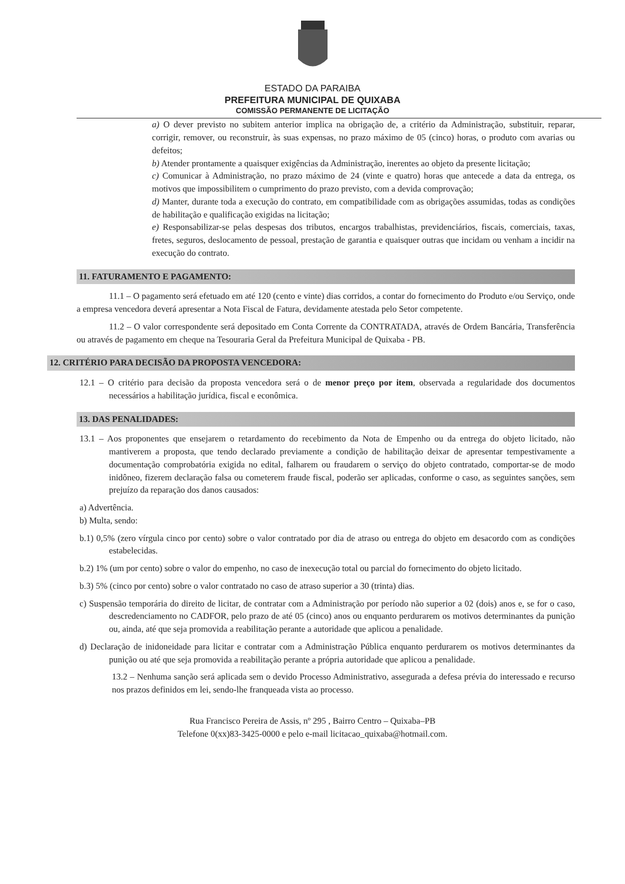ESTADO DA PARAIBA
PREFEITURA MUNICIPAL DE QUIXABA
COMISSÃO PERMANENTE DE LICITAÇÃO
a) O dever previsto no subitem anterior implica na obrigação de, a critério da Administração, substituir, reparar, corrigir, remover, ou reconstruir, às suas expensas, no prazo máximo de 05 (cinco) horas, o produto com avarias ou defeitos;
b) Atender prontamente a quaisquer exigências da Administração, inerentes ao objeto da presente licitação;
c) Comunicar à Administração, no prazo máximo de 24 (vinte e quatro) horas que antecede a data da entrega, os motivos que impossibilitem o cumprimento do prazo previsto, com a devida comprovação;
d) Manter, durante toda a execução do contrato, em compatibilidade com as obrigações assumidas, todas as condições de habilitação e qualificação exigidas na licitação;
e) Responsabilizar-se pelas despesas dos tributos, encargos trabalhistas, previdenciários, fiscais, comerciais, taxas, fretes, seguros, deslocamento de pessoal, prestação de garantia e quaisquer outras que incidam ou venham a incidir na execução do contrato.
11. FATURAMENTO E PAGAMENTO:
11.1 – O pagamento será efetuado em até 120 (cento e vinte) dias corridos, a contar do fornecimento do Produto e/ou Serviço, onde a empresa vencedora deverá apresentar a Nota Fiscal de Fatura, devidamente atestada pelo Setor competente.
11.2 – O valor correspondente será depositado em Conta Corrente da CONTRATADA, através de Ordem Bancária, Transferência ou através de pagamento em cheque na Tesouraria Geral da Prefeitura Municipal de Quixaba - PB.
12. CRITÉRIO PARA DECISÃO DA PROPOSTA VENCEDORA:
12.1 – O critério para decisão da proposta vencedora será o de menor preço por item, observada a regularidade dos documentos necessários a habilitação jurídica, fiscal e econômica.
13. DAS PENALIDADES:
13.1 – Aos proponentes que ensejarem o retardamento do recebimento da Nota de Empenho ou da entrega do objeto licitado, não mantiverem a proposta, que tendo declarado previamente a condição de habilitação deixar de apresentar tempestivamente a documentação comprobatória exigida no edital, falharem ou fraudarem o serviço do objeto contratado, comportar-se de modo inidôneo, fizerem declaração falsa ou cometerem fraude fiscal, poderão ser aplicadas, conforme o caso, as seguintes sanções, sem prejuízo da reparação dos danos causados:
a) Advertência.
b) Multa, sendo:
b.1) 0,5% (zero vírgula cinco por cento) sobre o valor contratado por dia de atraso ou entrega do objeto em desacordo com as condições estabelecidas.
b.2) 1% (um por cento) sobre o valor do empenho, no caso de inexecução total ou parcial do fornecimento do objeto licitado.
b.3) 5% (cinco por cento) sobre o valor contratado no caso de atraso superior a 30 (trinta) dias.
c) Suspensão temporária do direito de licitar, de contratar com a Administração por período não superior a 02 (dois) anos e, se for o caso, descredenciamento no CADFOR, pelo prazo de até 05 (cinco) anos ou enquanto perdurarem os motivos determinantes da punição ou, ainda, até que seja promovida a reabilitação perante a autoridade que aplicou a penalidade.
d) Declaração de inidoneidade para licitar e contratar com a Administração Pública enquanto perdurarem os motivos determinantes da punição ou até que seja promovida a reabilitação perante a própria autoridade que aplicou a penalidade.
13.2 – Nenhuma sanção será aplicada sem o devido Processo Administrativo, assegurada a defesa prévia do interessado e recurso nos prazos definidos em lei, sendo-lhe franqueada vista ao processo.
Rua Francisco Pereira de Assis, nº 295 , Bairro Centro – Quixaba–PB
Telefone 0(xx)83-3425-0000 e pelo e-mail licitacao_quixaba@hotmail.com.